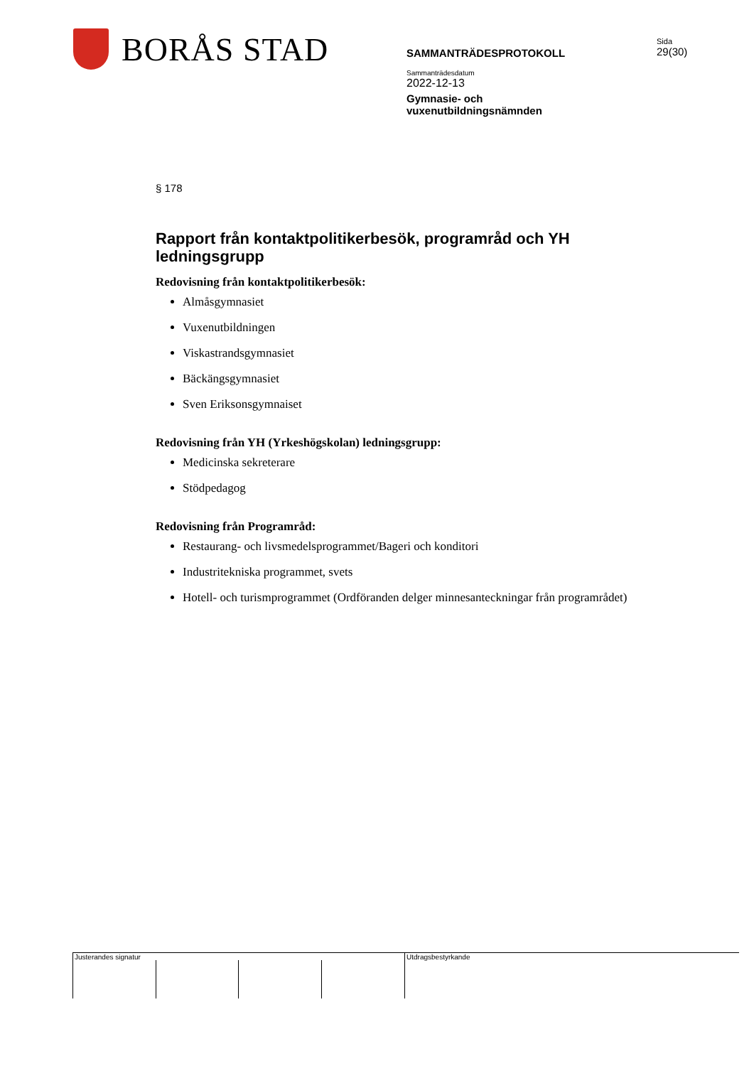BORÅS STAD
SAMMANTRÄDESPROTOKOLL
Sammanträdesdatum
2022-12-13
Gymnasie- och
vuxenutbildningsnämnden
Sida
29(30)
§ 178
Rapport från kontaktpolitikerbesök, programråd och YH ledningsgrupp
Redovisning från kontaktpolitikerbesök:
Almåsgymnasiet
Vuxenutbildningen
Viskastrandsgymnasiet
Bäckängsgymnasiet
Sven Eriksonsgymnaiset
Redovisning från YH (Yrkeshögskolan) ledningsgrupp:
Medicinska sekreterare
Stödpedagog
Redovisning från Programråd:
Restaurang- och livsmedelsprogrammet/Bageri och konditori
Industritekniska programmet, svets
Hotell- och turismprogrammet (Ordföranden delger minnesanteckningar från programrådet)
Justerandes signatur Utdragsbestyrkande